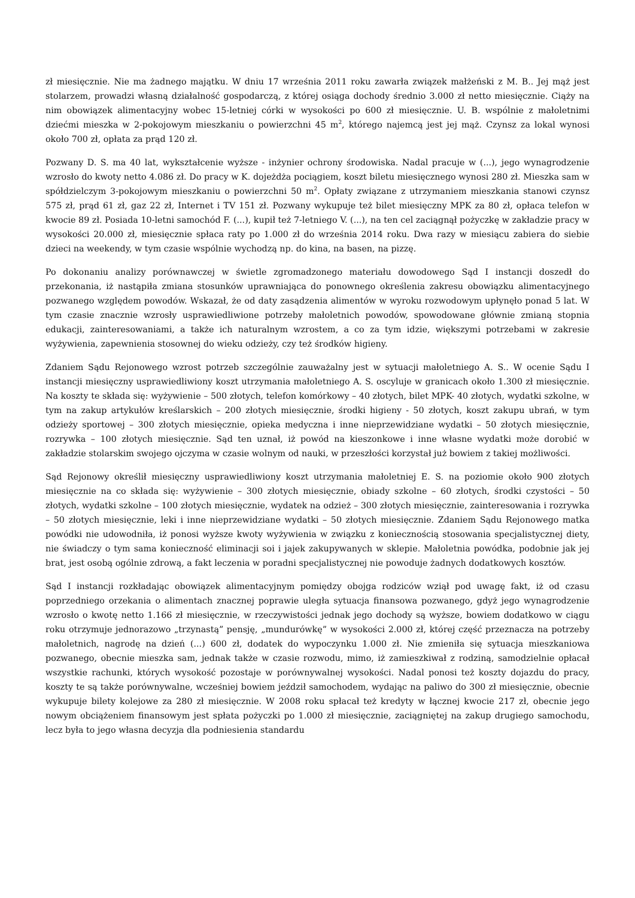zł miesięcznie. Nie ma żadnego majątku. W dniu 17 września 2011 roku zawarła związek małżeński z M. B.. Jej mąż jest stolarzem, prowadzi własną działalność gospodarczą, z której osiąga dochody średnio 3.000 zł netto miesięcznie. Ciąży na nim obowiązek alimentacyjny wobec 15-letniej córki w wysokości po 600 zł miesięcznie. U. B. wspólnie z małoletnimi dziećmi mieszka w 2-pokojowym mieszkaniu o powierzchni 45 m<sup>2</sup>, którego najemcą jest jej mąż. Czynsz za lokal wynosi około 700 zł, opłata za prąd 120 zł.
Pozwany D. S. ma 40 lat, wykształcenie wyższe - inżynier ochrony środowiska. Nadal pracuje w (...), jego wynagrodzenie wzrosło do kwoty netto 4.086 zł. Do pracy w K. dojeżdża pociągiem, koszt biletu miesięcznego wynosi 280 zł. Mieszka sam w spółdzielczym 3-pokojowym mieszkaniu o powierzchni 50 m<sup>2</sup>. Opłaty związane z utrzymaniem mieszkania stanowi czynsz 575 zł, prąd 61 zł, gaz 22 zł, Internet i TV 151 zł. Pozwany wykupuje też bilet miesięczny MPK za 80 zł, opłaca telefon w kwocie 89 zł. Posiada 10-letni samochód F. (...), kupił też 7-letniego V. (...), na ten cel zaciągnął pożyczkę w zakładzie pracy w wysokości 20.000 zł, miesięcznie spłaca raty po 1.000 zł do września 2014 roku. Dwa razy w miesiącu zabiera do siebie dzieci na weekendy, w tym czasie wspólnie wychodzą np. do kina, na basen, na pizzę.
Po dokonaniu analizy porównawczej w świetle zgromadzonego materiału dowodowego Sąd I instancji doszedł do przekonania, iż nastąpiła zmiana stosunków uprawniająca do ponownego określenia zakresu obowiązku alimentacyjnego pozwanego względem powodów. Wskazał, że od daty zasądzenia alimentów w wyroku rozwodowym upłynęło ponad 5 lat. W tym czasie znacznie wzrosły usprawiedliwione potrzeby małoletnich powodów, spowodowane głównie zmianą stopnia edukacji, zainteresowaniami, a także ich naturalnym wzrostem, a co za tym idzie, większymi potrzebami w zakresie wyżywienia, zapewnienia stosownej do wieku odzieży, czy też środków higieny.
Zdaniem Sądu Rejonowego wzrost potrzeb szczególnie zauważalny jest w sytuacji małoletniego A. S.. W ocenie Sądu I instancji miesięczny usprawiedliwiony koszt utrzymania małoletniego A. S. oscyluje w granicach około 1.300 zł miesięcznie. Na koszty te składa się: wyżywienie – 500 złotych, telefon komórkowy – 40 złotych, bilet MPK- 40 złotych, wydatki szkolne, w tym na zakup artykułów kreślarskich – 200 złotych miesięcznie, środki higieny - 50 złotych, koszt zakupu ubrań, w tym odzieży sportowej – 300 złotych miesięcznie, opieka medyczna i inne nieprzewidziane wydatki – 50 złotych miesięcznie, rozrywka – 100 złotych miesięcznie. Sąd ten uznał, iż powód na kieszonkowe i inne własne wydatki może dorobić w zakładzie stolarskim swojego ojczyma w czasie wolnym od nauki, w przeszłości korzystał już bowiem z takiej możliwości.
Sąd Rejonowy określił miesięczny usprawiedliwiony koszt utrzymania małoletniej E. S. na poziomie około 900 złotych miesięcznie na co składa się: wyżywienie – 300 złotych miesięcznie, obiady szkolne – 60 złotych, środki czystości – 50 złotych, wydatki szkolne – 100 złotych miesięcznie, wydatek na odzież – 300 złotych miesięcznie, zainteresowania i rozrywka – 50 złotych miesięcznie, leki i inne nieprzewidziane wydatki – 50 złotych miesięcznie. Zdaniem Sądu Rejonowego matka powódki nie udowodniła, iż ponosi wyższe kwoty wyżywienia w związku z koniecznością stosowania specjalistycznej diety, nie świadczy o tym sama konieczność eliminacji soi i jajek zakupywanych w sklepie. Małoletnia powódka, podobnie jak jej brat, jest osobą ogólnie zdrową, a fakt leczenia w poradni specjalistycznej nie powoduje żadnych dodatkowych kosztów.
Sąd I instancji rozkładając obowiązek alimentacyjnym pomiędzy obojga rodziców wziął pod uwagę fakt, iż od czasu poprzedniego orzekania o alimentach znacznej poprawie uległa sytuacja finansowa pozwanego, gdyż jego wynagrodzenie wzrosło o kwotę netto 1.166 zł miesięcznie, w rzeczywistości jednak jego dochody są wyższe, bowiem dodatkowo w ciągu roku otrzymuje jednorazowo „trzynastą” pensję, „mundurówkę” w wysokości 2.000 zł, której część przeznacza na potrzeby małoletnich, nagrodę na dzień (...) 600 zł, dodatek do wypoczynku 1.000 zł. Nie zmieniła się sytuacja mieszkaniowa pozwanego, obecnie mieszka sam, jednak także w czasie rozwodu, mimo, iż zamieszkiwał z rodziną, samodzielnie opłacał wszystkie rachunki, których wysokość pozostaje w porównywalnej wysokości. Nadal ponosi też koszty dojazdu do pracy, koszty te są także porównywalne, wcześniej bowiem jeździł samochodem, wydając na paliwo do 300 zł miesięcznie, obecnie wykupuje bilety kolejowe za 280 zł miesięcznie. W 2008 roku spłacał też kredyty w łącznej kwocie 217 zł, obecnie jego nowym obciążeniem finansowym jest spłata pożyczki po 1.000 zł miesięcznie, zaciągniętej na zakup drugiego samochodu, lecz była to jego własna decyzja dla podniesienia standardu